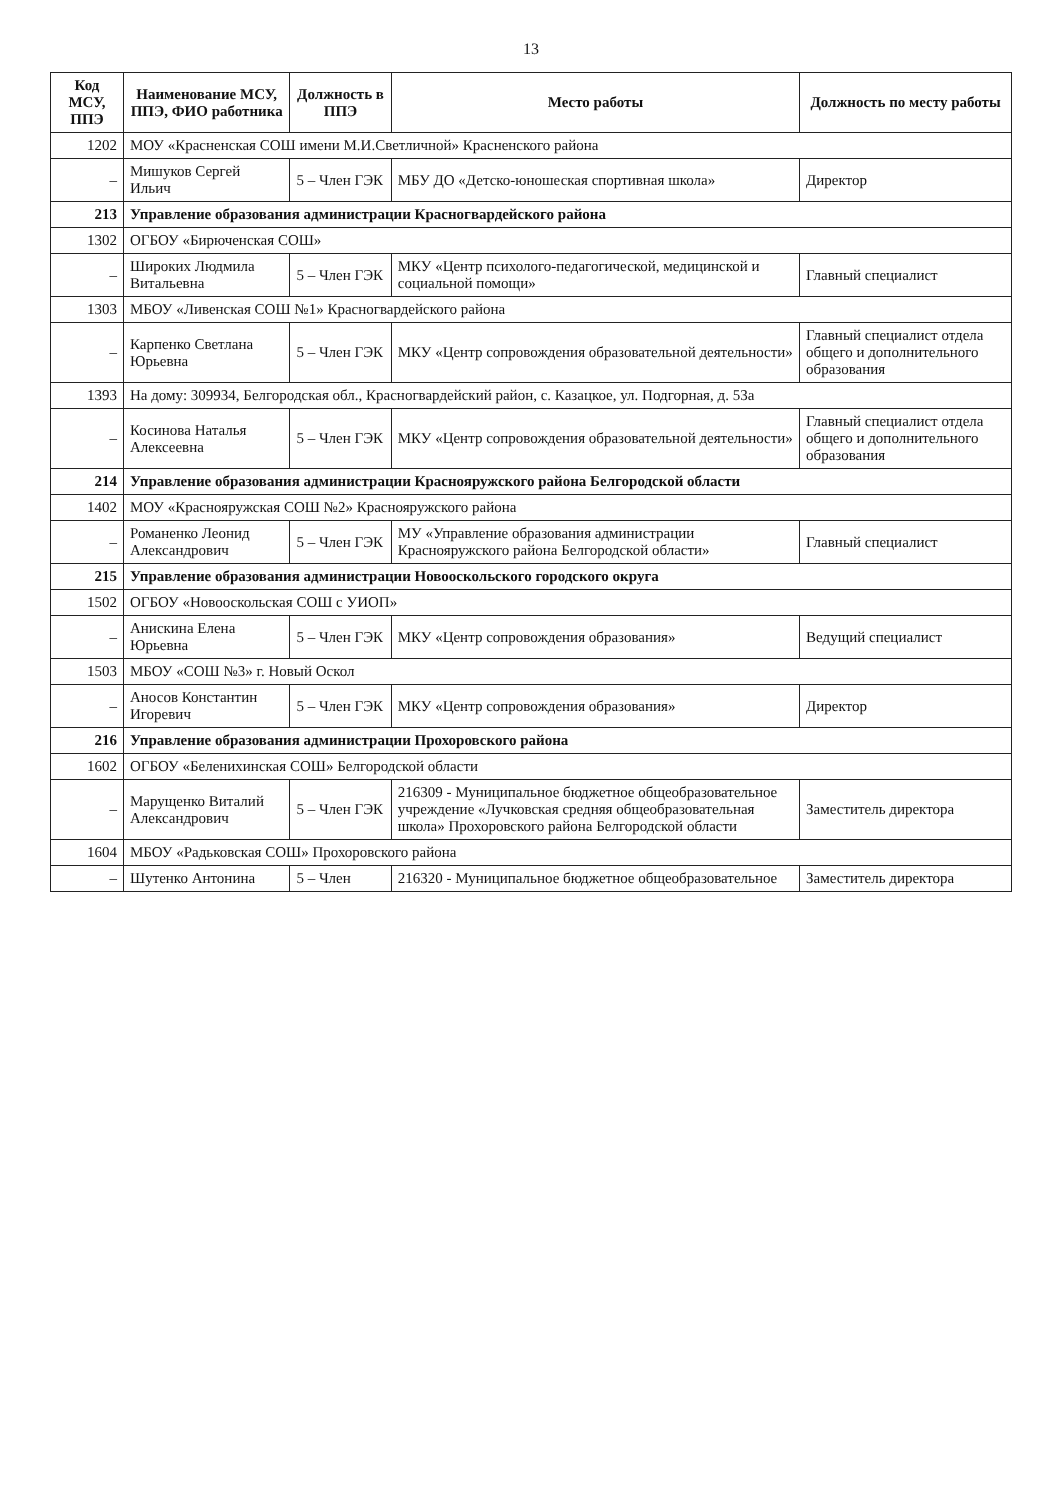13
| Код МСУ, ППЭ | Наименование МСУ, ППЭ, ФИО работника | Должность в ППЭ | Место работы | Должность по месту работы |
| --- | --- | --- | --- | --- |
| 1202 | МОУ «Красненская СОШ имени М.И.Светличной» Красненского района | | | |
| – | Мишуков Сергей Ильич | 5 – Член ГЭК | МБУ ДО «Детско-юношеская спортивная школа» | Директор |
| 213 | Управление образования администрации Красногвардейского района | | | |
| 1302 | ОГБОУ «Бирюченская СОШ» | | | |
| – | Широких Людмила Витальевна | 5 – Член ГЭК | МКУ «Центр психолого-педагогической, медицинской и социальной помощи» | Главный специалист |
| 1303 | МБОУ «Ливенская СОШ №1» Красногвардейского района | | | |
| – | Карпенко Светлана Юрьевна | 5 – Член ГЭК | МКУ «Центр сопровождения образовательной деятельности» | Главный специалист отдела общего и дополнительного образования |
| 1393 | На дому: 309934, Белгородская обл., Красногвардейский район, с. Казацкое, ул. Подгорная, д. 53а | | | |
| – | Косинова Наталья Алексеевна | 5 – Член ГЭК | МКУ «Центр сопровождения образовательной деятельности» | Главный специалист отдела общего и дополнительного образования |
| 214 | Управление образования администрации Краснояружского района Белгородской области | | | |
| 1402 | МОУ «Краснояружская СОШ №2» Краснояружского района | | | |
| – | Романенко Леонид Александрович | 5 – Член ГЭК | МУ «Управление образования администрации Краснояружского района Белгородской области» | Главный специалист |
| 215 | Управление образования администрации Новооскольского городского округа | | | |
| 1502 | ОГБОУ «Новооскольская СОШ с УИОП» | | | |
| – | Анискина Елена Юрьевна | 5 – Член ГЭК | МКУ «Центр сопровождения образования» | Ведущий специалист |
| 1503 | МБОУ «СОШ №3» г. Новый Оскол | | | |
| – | Аносов Константин Игоревич | 5 – Член ГЭК | МКУ «Центр сопровождения образования» | Директор |
| 216 | Управление образования администрации Прохоровского района | | | |
| 1602 | ОГБОУ «Беленихинская СОШ» Белгородской области | | | |
| – | Марущенко Виталий Александрович | 5 – Член ГЭК | 216309 - Муниципальное бюджетное общеобразовательное учреждение «Лучковская средняя общеобразовательная школа» Прохоровского района Белгородской области | Заместитель директора |
| 1604 | МБОУ «Радьковская СОШ» Прохоровского района | | | |
| – | Шутенко Антонина | 5 – Член | 216320 - Муниципальное бюджетное общеобразовательное | Заместитель директора |